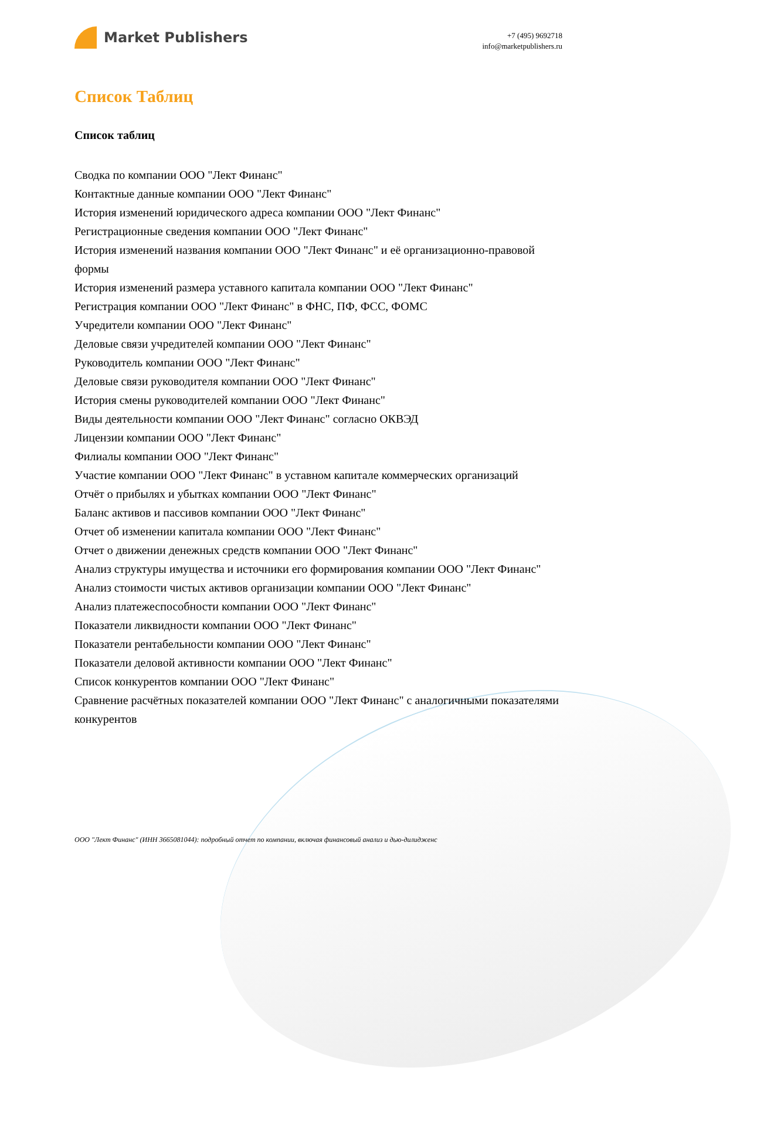Market Publishers
+7 (495) 9692718
info@marketpublishers.ru
Список Таблиц
Список таблиц
Сводка по компании ООО "Лект Финанс"
Контактные данные компании ООО "Лект Финанс"
История изменений юридического адреса компании ООО "Лект Финанс"
Регистрационные сведения компании ООО "Лект Финанс"
История изменений названия компании ООО "Лект Финанс" и её организационно-правовой формы
История изменений размера уставного капитала компании ООО "Лект Финанс"
Регистрация компании ООО "Лект Финанс" в ФНС, ПФ, ФСС, ФОМС
Учредители компании ООО "Лект Финанс"
Деловые связи учредителей компании ООО "Лект Финанс"
Руководитель компании ООО "Лект Финанс"
Деловые связи руководителя компании ООО "Лект Финанс"
История смены руководителей компании ООО "Лект Финанс"
Виды деятельности компании ООО "Лект Финанс" согласно ОКВЭД
Лицензии компании ООО "Лект Финанс"
Филиалы компании ООО "Лект Финанс"
Участие компании ООО "Лект Финанс" в уставном капитале коммерческих организаций
Отчёт о прибылях и убытках компании ООО "Лект Финанс"
Баланс активов и пассивов компании ООО "Лект Финанс"
Отчет об изменении капитала компании ООО "Лект Финанс"
Отчет о движении денежных средств компании ООО "Лект Финанс"
Анализ структуры имущества и источники его формирования компании ООО "Лект Финанс"
Анализ стоимости чистых активов организации компании ООО "Лект Финанс"
Анализ платежеспособности компании ООО "Лект Финанс"
Показатели ликвидности компании ООО "Лект Финанс"
Показатели рентабельности компании ООО "Лект Финанс"
Показатели деловой активности компании ООО "Лект Финанс"
Список конкурентов компании ООО "Лект Финанс"
Сравнение расчётных показателей компании ООО "Лект Финанс" с аналогичными показателями конкурентов
ООО "Лект Финанс" (ИНН 3665081044): подробный отчет по компании, включая финансовый анализ и дью-дилидженс